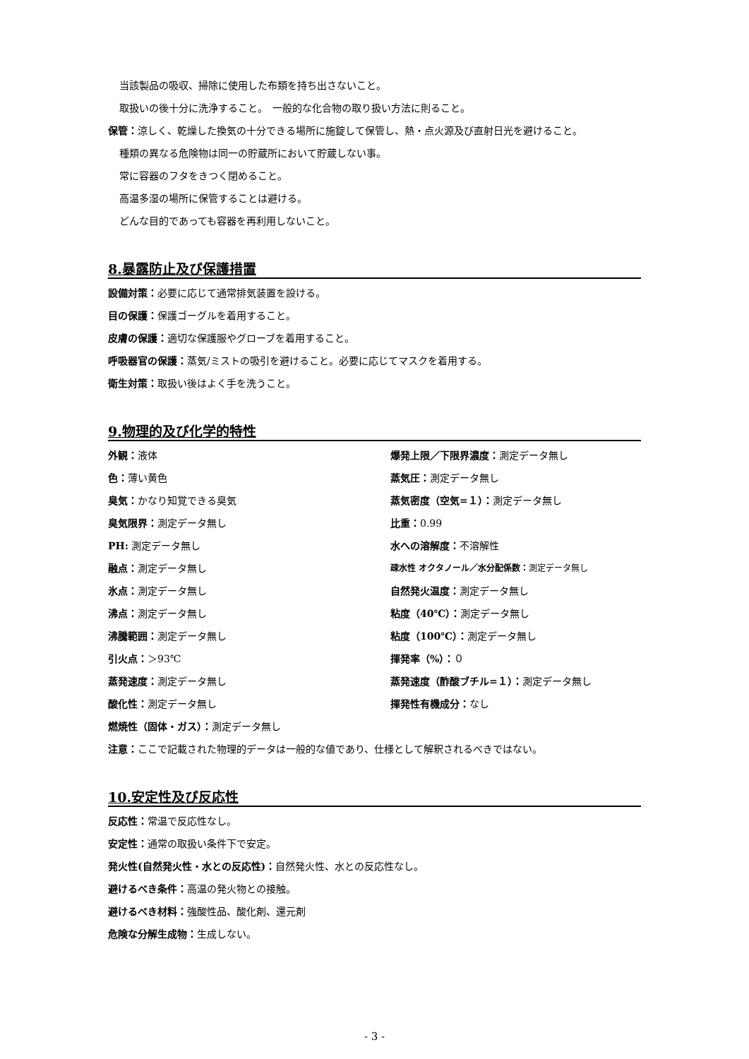当該製品の吸収、掃除に使用した布類を持ち出さないこと。
取扱いの後十分に洗浄すること。　一般的な化合物の取り扱い方法に則ること。
保管：涼しく、乾燥した換気の十分できる場所に施錠して保管し、熱・点火源及び直射日光を避けること。
種類の異なる危険物は同一の貯蔵所において貯蔵しない事。
常に容器のフタをきつく閉めること。
高温多湿の場所に保管することは避ける。
どんな目的であっても容器を再利用しないこと。
8.暴露防止及び保護措置
設備対策：必要に応じて通常排気装置を設ける。
目の保護：保護ゴーグルを着用すること。
皮膚の保護：適切な保護服やグローブを着用すること。
呼吸器官の保護：蒸気/ミストの吸引を避けること。必要に応じてマスクを着用する。
衛生対策：取扱い後はよく手を洗うこと。
9.物理的及び化学的特性
外観：液体
爆発上限／下限界濃度：測定データ無し
色：薄い黄色
蒸気圧：測定データ無し
臭気：かなり知覚できる臭気
蒸気密度（空気=１）：測定データ無し
臭気限界：測定データ無し
比重：0.99
PH: 測定データ無し
水への溶解度：不溶解性
融点：測定データ無し
疎水性 オクタノール／水分配係数：測定データ無し
氷点：測定データ無し
自然発火温度：測定データ無し
沸点：測定データ無し
粘度（40℃）：測定データ無し
沸騰範囲：測定データ無し
粘度（100℃）：測定データ無し
引火点：＞93℃
揮発率（%）：０
蒸発速度：測定データ無し
蒸発速度（酢酸ブチル=１）：測定データ無し
酸化性：測定データ無し
揮発性有機成分：なし
燃焼性（固体・ガス）：測定データ無し
注意：ここで記載された物理的データは一般的な値であり、仕様として解釈されるべきではない。
10.安定性及び反応性
反応性：常温で反応性なし。
安定性：通常の取扱い条件下で安定。
発火性(自然発火性・水との反応性)：自然発火性、水との反応性なし。
避けるべき条件：高温の発火物との接触。
避けるべき材料：強酸性品、酸化剤、還元剤
危険な分解生成物：生成しない。
- 3 -